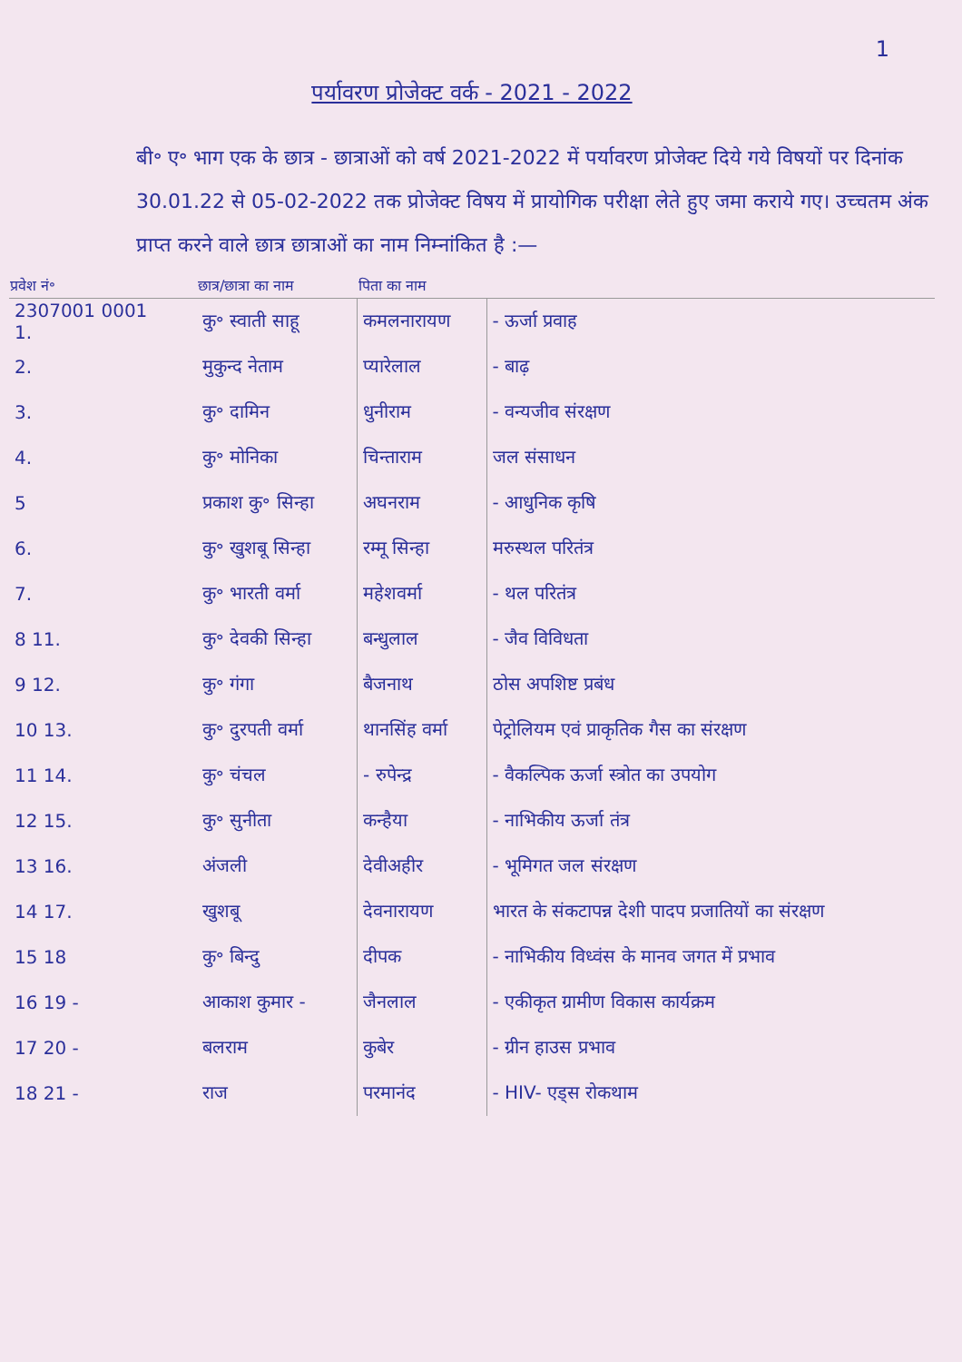1
पर्यावरण प्रोजेक्ट वर्क - 2021 - 2022
बी॰ ए॰ भाग एक के छात्र - छात्राओं को वर्ष 2021-2022 में पर्यावरण प्रोजेक्ट दिये गये विषयों पर दिनांक 30.01.22 से 05-02-2022 तक प्रोजेक्ट विषय में प्रायोगिक परीक्षा लेते हुए जमा कराये गए। उच्चतम अंक प्राप्त करने वाले छात्र छात्राओं का नाम निम्नांकित है :—
| प्रवेश नं॰ | छात्र/छात्रा का नाम | पिता का नाम | |
| --- | --- | --- | --- |
| 2307001 0001 1. | कु॰ स्वाती साहू | कमलनारायण | - ऊर्जा प्रवाह |
| 2. | मुकुन्द नेताम | प्यारेलाल | - बाढ़ |
| 3. | कु॰ दामिन | धुनीराम | - वन्यजीव संरक्षण |
| 4. | कु॰ मोनिका | चिन्ताराम | जल संसाधन |
| 5 | प्रकाश कु॰ सिन्हा | अघनराम | - आधुनिक कृषि |
| 6. | कु॰ खुशबू सिन्हा | रम्मू सिन्हा | मरुस्थल परितंत्र |
| 7. | कु॰ भारती वर्मा | महेशवर्मा | - थल परितंत्र |
| 8 11. | कु॰ देवकी सिन्हा | बन्धुलाल | - जैव विविधता |
| 9 12. | कु॰ गंगा | बैजनाथ | ठोस अपशिष्ट प्रबंध |
| 10 13. | कु॰ दुरपती वर्मा | थानसिंह वर्मा | पेट्रोलियम एवं प्राकृतिक गैस का संरक्षण |
| 11 14. | कु॰ चंचल | - रुपेन्द्र | - वैकल्पिक ऊर्जा स्त्रोत का उपयोग |
| 12 15. | कु॰ सुनीता | कन्हैया | - नाभिकीय ऊर्जा तंत्र |
| 13 16. | अंजली | देवीअहीर | - भूमिगत जल संरक्षण |
| 14 17. | खुशबू | देवनारायण | भारत के संकटापन्न देशी पादप प्रजातियों का संरक्षण |
| 15 18 | कु॰ बिन्दु | दीपक | - नाभिकीय विध्वंस के मानव जगत में प्रभाव |
| 16 19 - | आकाश कुमार - | जैनलाल | - एकीकृत ग्रामीण विकास कार्यक्रम |
| 17 20 - | बलराम | कुबेर | - ग्रीन हाउस प्रभाव |
| 18 21 - | राज | परमानंद | - HIV- एड्स रोकथाम |